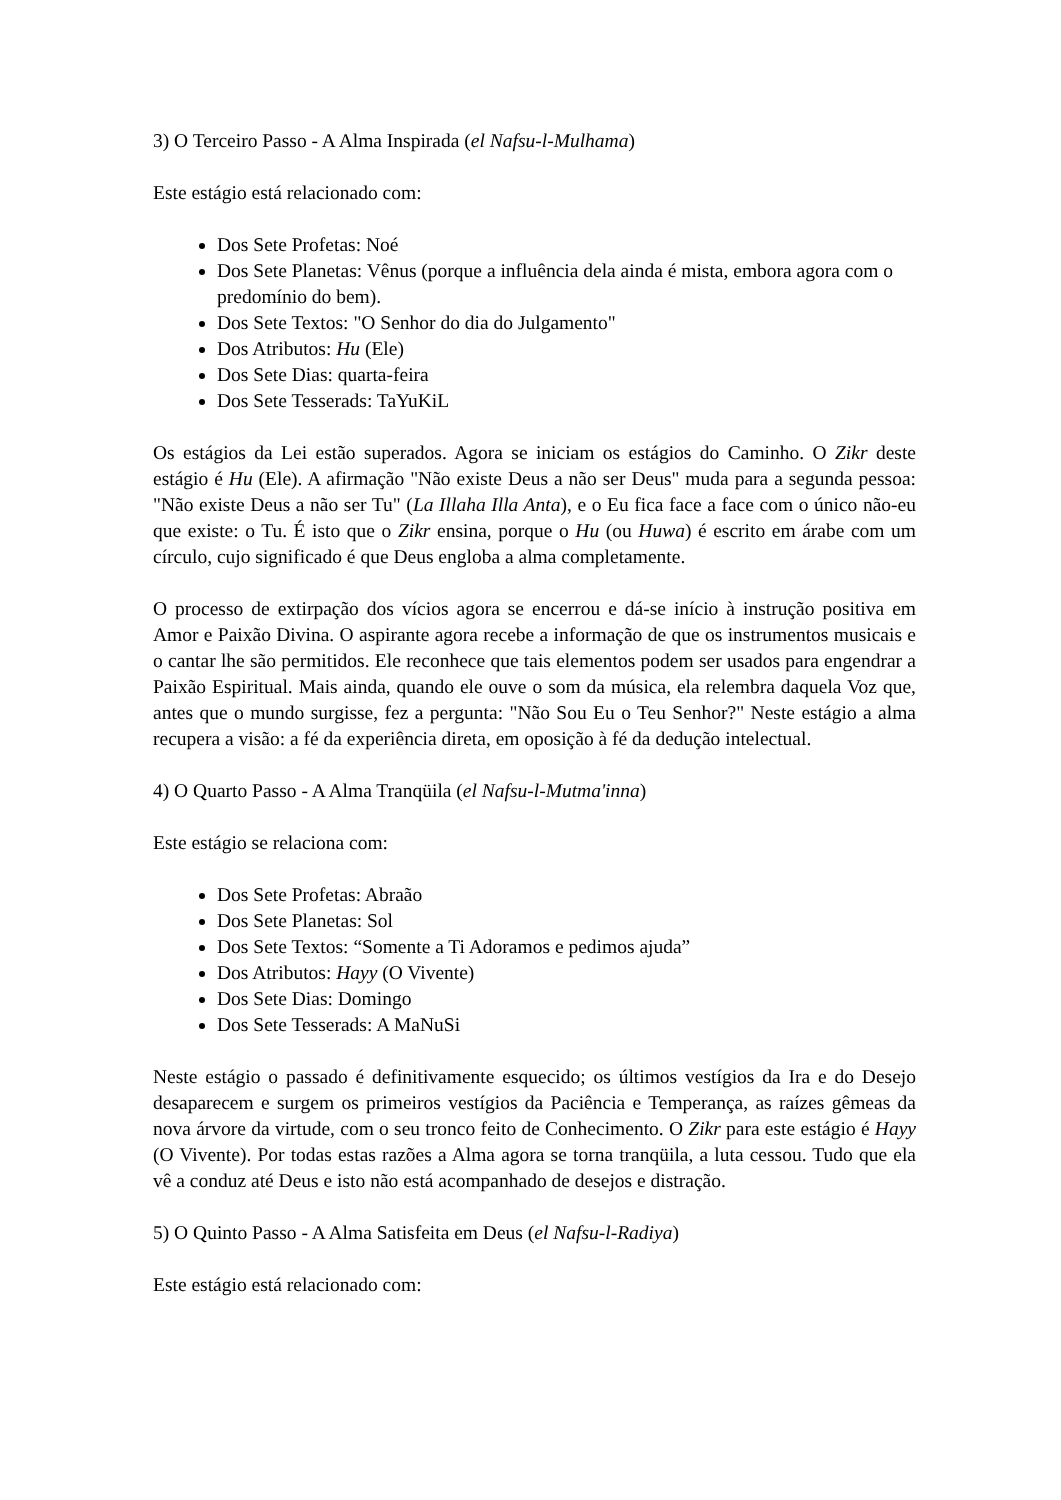3) O Terceiro Passo - A Alma Inspirada (el Nafsu-l-Mulhama)
Este estágio está relacionado com:
Dos Sete Profetas: Noé
Dos Sete Planetas: Vênus (porque a influência dela ainda é mista, embora agora com o predomínio do bem).
Dos Sete Textos: "O Senhor do dia do Julgamento"
Dos Atributos: Hu (Ele)
Dos Sete Dias: quarta-feira
Dos Sete Tesserads: TaYuKiL
Os estágios da Lei estão superados. Agora se iniciam os estágios do Caminho. O Zikr deste estágio é Hu (Ele). A afirmação "Não existe Deus a não ser Deus" muda para a segunda pessoa: "Não existe Deus a não ser Tu" (La Illaha Illa Anta), e o Eu fica face a face com o único não-eu que existe: o Tu. É isto que o Zikr ensina, porque o Hu (ou Huwa) é escrito em árabe com um círculo, cujo significado é que Deus engloba a alma completamente.
O processo de extirpação dos vícios agora se encerrou e dá-se início à instrução positiva em Amor e Paixão Divina. O aspirante agora recebe a informação de que os instrumentos musicais e o cantar lhe são permitidos. Ele reconhece que tais elementos podem ser usados para engendrar a Paixão Espiritual. Mais ainda, quando ele ouve o som da música, ela relembra daquela Voz que, antes que o mundo surgisse, fez a pergunta: "Não Sou Eu o Teu Senhor?" Neste estágio a alma recupera a visão: a fé da experiência direta, em oposição à fé da dedução intelectual.
4) O Quarto Passo - A Alma Tranqüila (el Nafsu-l-Mutma'inna)
Este estágio se relaciona com:
Dos Sete Profetas: Abraão
Dos Sete Planetas: Sol
Dos Sete Textos: “Somente a Ti Adoramos e pedimos ajuda”
Dos Atributos: Hayy (O Vivente)
Dos Sete Dias: Domingo
Dos Sete Tesserads: A MaNuSi
Neste estágio o passado é definitivamente esquecido; os últimos vestígios da Ira e do Desejo desaparecem e surgem os primeiros vestígios da Paciência e Temperança, as raízes gêmeas da nova árvore da virtude, com o seu tronco feito de Conhecimento. O Zikr para este estágio é Hayy (O Vivente). Por todas estas razões a Alma agora se torna tranqüila, a luta cessou. Tudo que ela vê a conduz até Deus e isto não está acompanhado de desejos e distração.
5) O Quinto Passo - A Alma Satisfeita em Deus (el Nafsu-l-Radiya)
Este estágio está relacionado com: